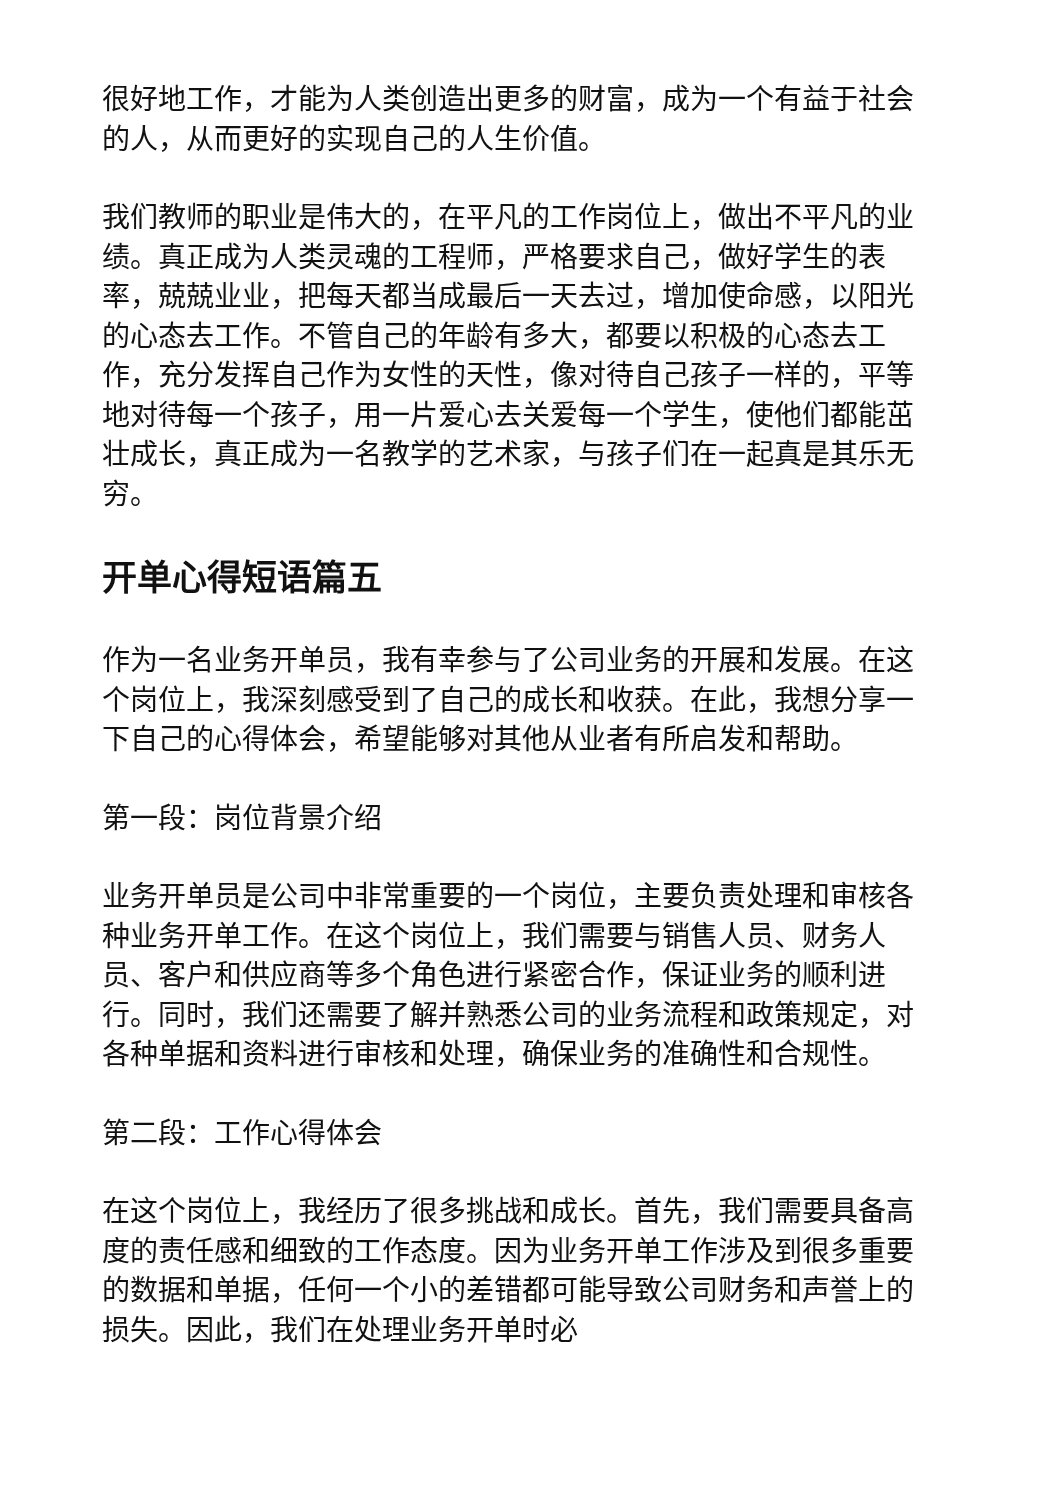很好地工作，才能为人类创造出更多的财富，成为一个有益于社会的人，从而更好的实现自己的人生价值。
我们教师的职业是伟大的，在平凡的工作岗位上，做出不平凡的业绩。真正成为人类灵魂的工程师，严格要求自己，做好学生的表率，兢兢业业，把每天都当成最后一天去过，增加使命感，以阳光的心态去工作。不管自己的年龄有多大，都要以积极的心态去工作，充分发挥自己作为女性的天性，像对待自己孩子一样的，平等地对待每一个孩子，用一片爱心去关爱每一个学生，使他们都能茁壮成长，真正成为一名教学的艺术家，与孩子们在一起真是其乐无穷。
开单心得短语篇五
作为一名业务开单员，我有幸参与了公司业务的开展和发展。在这个岗位上，我深刻感受到了自己的成长和收获。在此，我想分享一下自己的心得体会，希望能够对其他从业者有所启发和帮助。
第一段：岗位背景介绍
业务开单员是公司中非常重要的一个岗位，主要负责处理和审核各种业务开单工作。在这个岗位上，我们需要与销售人员、财务人员、客户和供应商等多个角色进行紧密合作，保证业务的顺利进行。同时，我们还需要了解并熟悉公司的业务流程和政策规定，对各种单据和资料进行审核和处理，确保业务的准确性和合规性。
第二段：工作心得体会
在这个岗位上，我经历了很多挑战和成长。首先，我们需要具备高度的责任感和细致的工作态度。因为业务开单工作涉及到很多重要的数据和单据，任何一个小的差错都可能导致公司财务和声誉上的损失。因此，我们在处理业务开单时必